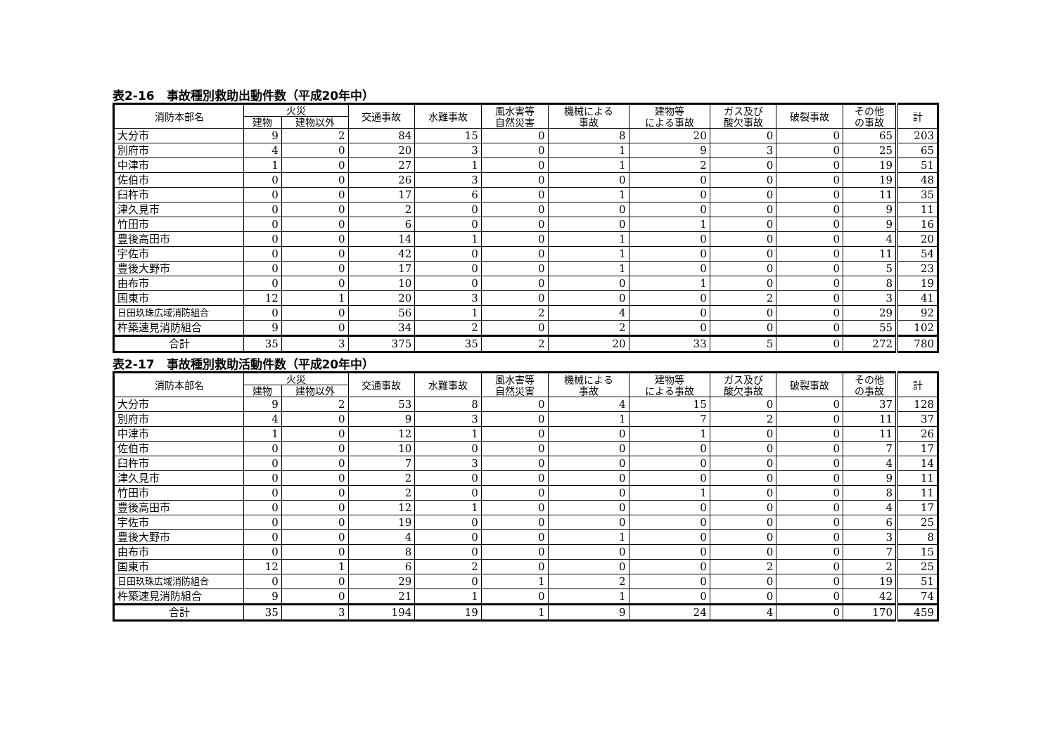表2-16　事故種別救助出動件数（平成20年中）
| 消防本部名 | 火災 | | 交通事故 | 水難事故 | 風水害等 自然災害 | 機械による 事故 | 建物等 による事故 | ガス及び 酸欠事故 | 破裂事故 | その他 の事故 | 計 |
| --- | --- | --- | --- | --- | --- | --- | --- | --- | --- | --- | --- |
| | 建物 | 建物以外 | | | | | | | | | |
| 大分市 | 9 | 2 | 84 | 15 | 0 | 8 | 20 | 0 | 0 | 65 | 203 |
| 別府市 | 4 | 0 | 20 | 3 | 0 | 1 | 9 | 3 | 0 | 25 | 65 |
| 中津市 | 1 | 0 | 27 | 1 | 0 | 1 | 2 | 0 | 0 | 19 | 51 |
| 佐伯市 | 0 | 0 | 26 | 3 | 0 | 0 | 0 | 0 | 0 | 19 | 48 |
| 臼杵市 | 0 | 0 | 17 | 6 | 0 | 1 | 0 | 0 | 0 | 11 | 35 |
| 津久見市 | 0 | 0 | 2 | 0 | 0 | 0 | 0 | 0 | 0 | 9 | 11 |
| 竹田市 | 0 | 0 | 6 | 0 | 0 | 0 | 1 | 0 | 0 | 9 | 16 |
| 豊後高田市 | 0 | 0 | 14 | 1 | 0 | 1 | 0 | 0 | 0 | 4 | 20 |
| 宇佐市 | 0 | 0 | 42 | 0 | 0 | 1 | 0 | 0 | 0 | 11 | 54 |
| 豊後大野市 | 0 | 0 | 17 | 0 | 0 | 1 | 0 | 0 | 0 | 5 | 23 |
| 由布市 | 0 | 0 | 10 | 0 | 0 | 0 | 1 | 0 | 0 | 8 | 19 |
| 国東市 | 12 | 1 | 20 | 3 | 0 | 0 | 0 | 2 | 0 | 3 | 41 |
| 日田玖珠広域消防組合 | 0 | 0 | 56 | 1 | 2 | 4 | 0 | 0 | 0 | 29 | 92 |
| 杵築速見消防組合 | 9 | 0 | 34 | 2 | 0 | 2 | 0 | 0 | 0 | 55 | 102 |
| 合計 | 35 | 3 | 375 | 35 | 2 | 20 | 33 | 5 | 0 | 272 | 780 |
表2-17　事故種別救助活動件数（平成20年中）
| 消防本部名 | 火災 | | 交通事故 | 水難事故 | 風水害等 自然災害 | 機械による 事故 | 建物等 による事故 | ガス及び 酸欠事故 | 破裂事故 | その他 の事故 | 計 |
| --- | --- | --- | --- | --- | --- | --- | --- | --- | --- | --- | --- |
| | 建物 | 建物以外 | | | | | | | | | |
| 大分市 | 9 | 2 | 53 | 8 | 0 | 4 | 15 | 0 | 0 | 37 | 128 |
| 別府市 | 4 | 0 | 9 | 3 | 0 | 1 | 7 | 2 | 0 | 11 | 37 |
| 中津市 | 1 | 0 | 12 | 1 | 0 | 0 | 1 | 0 | 0 | 11 | 26 |
| 佐伯市 | 0 | 0 | 10 | 0 | 0 | 0 | 0 | 0 | 0 | 7 | 17 |
| 臼杵市 | 0 | 0 | 7 | 3 | 0 | 0 | 0 | 0 | 0 | 4 | 14 |
| 津久見市 | 0 | 0 | 2 | 0 | 0 | 0 | 0 | 0 | 0 | 9 | 11 |
| 竹田市 | 0 | 0 | 2 | 0 | 0 | 0 | 1 | 0 | 0 | 8 | 11 |
| 豊後高田市 | 0 | 0 | 12 | 1 | 0 | 0 | 0 | 0 | 0 | 4 | 17 |
| 宇佐市 | 0 | 0 | 19 | 0 | 0 | 0 | 0 | 0 | 0 | 6 | 25 |
| 豊後大野市 | 0 | 0 | 4 | 0 | 0 | 1 | 0 | 0 | 0 | 3 | 8 |
| 由布市 | 0 | 0 | 8 | 0 | 0 | 0 | 0 | 0 | 0 | 7 | 15 |
| 国東市 | 12 | 1 | 6 | 2 | 0 | 0 | 0 | 2 | 0 | 2 | 25 |
| 日田玖珠広域消防組合 | 0 | 0 | 29 | 0 | 1 | 2 | 0 | 0 | 0 | 19 | 51 |
| 杵築速見消防組合 | 9 | 0 | 21 | 1 | 0 | 1 | 0 | 0 | 0 | 42 | 74 |
| 合計 | 35 | 3 | 194 | 19 | 1 | 9 | 24 | 4 | 0 | 170 | 459 |